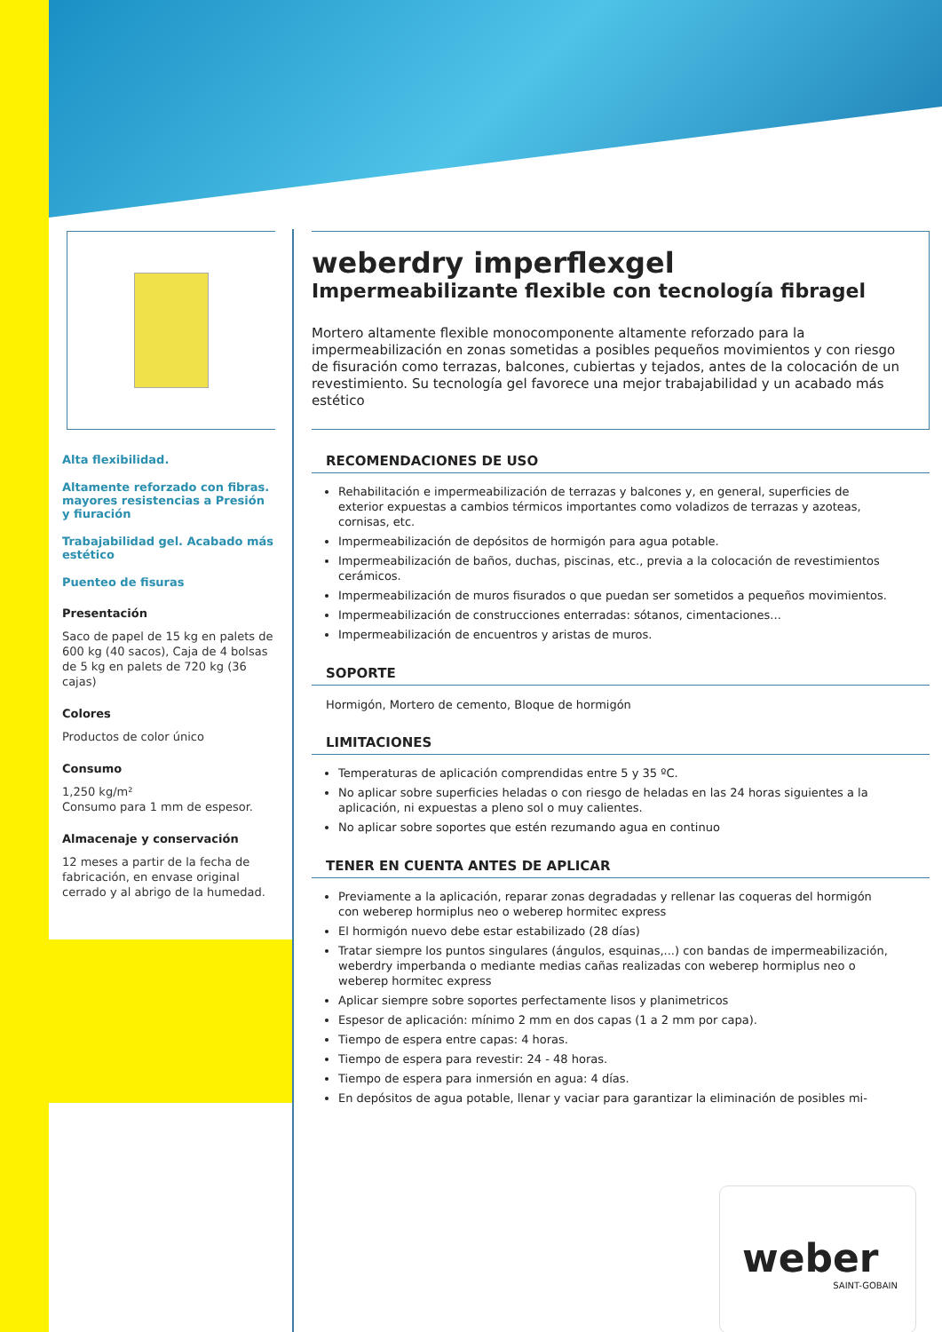Alta flexibilidad.
Altamente reforzado con fibras. mayores resistencias a Presión y fiuración
Trabajabilidad gel. Acabado más estético
Puenteo de fisuras
Presentación
Saco de papel de 15 kg en palets de 600 kg (40 sacos), Caja de 4 bolsas de 5 kg en palets de 720 kg (36 cajas)
Colores
Productos de color único
Consumo
1,250 kg/m²
Consumo para 1 mm de espesor.
Almacenaje y conservación
12 meses a partir de la fecha de fabricación, en envase original cerrado y al abrigo de la humedad.
weberdry imperflexgel
Impermeabilizante flexible con tecnología fibragel
Mortero altamente flexible monocomponente altamente reforzado para la impermeabilización en zonas sometidas a posibles pequeños movimientos y con riesgo de fisuración como terrazas, balcones, cubiertas y tejados, antes de la colocación de un revestimiento. Su tecnología gel favorece una mejor trabajabilidad y un acabado más estético
RECOMENDACIONES DE USO
Rehabilitación e impermeabilización de terrazas y balcones y, en general, superficies de exterior expuestas a cambios térmicos importantes como voladizos de terrazas y azoteas, cornisas, etc.
Impermeabilización de depósitos de hormigón para agua potable.
Impermeabilización de baños, duchas, piscinas, etc., previa a la colocación de revestimientos cerámicos.
Impermeabilización de muros fisurados o que puedan ser sometidos a pequeños movimientos.
Impermeabilización de construcciones enterradas: sótanos, cimentaciones...
Impermeabilización de encuentros y aristas de muros.
SOPORTE
Hormigón, Mortero de cemento, Bloque de hormigón
LIMITACIONES
Temperaturas de aplicación comprendidas entre 5 y 35 ºC.
No aplicar sobre superficies heladas o con riesgo de heladas en las 24 horas siguientes a la aplicación, ni expuestas a pleno sol o muy calientes.
No aplicar sobre soportes que estén rezumando agua en continuo
TENER EN CUENTA ANTES DE APLICAR
Previamente a la aplicación, reparar zonas degradadas y rellenar las coqueras del hormigón con weberep hormiplus neo o weberep hormitec express
El hormigón nuevo debe estar estabilizado (28 días)
Tratar siempre los puntos singulares (ángulos, esquinas,...) con bandas de impermeabilización, weberdry imperbanda o mediante medias cañas realizadas con weberep hormiplus neo o weberep hormitec express
Aplicar siempre sobre soportes perfectamente lisos y planimetricos
Espesor de aplicación: mínimo 2 mm en dos capas (1 a 2 mm por capa).
Tiempo de espera entre capas: 4 horas.
Tiempo de espera para revestir: 24 - 48 horas.
Tiempo de espera para inmersión en agua: 4 días.
En depósitos de agua potable, llenar y vaciar para garantizar la eliminación de posibles mi-
weber
SAINT-GOBAIN